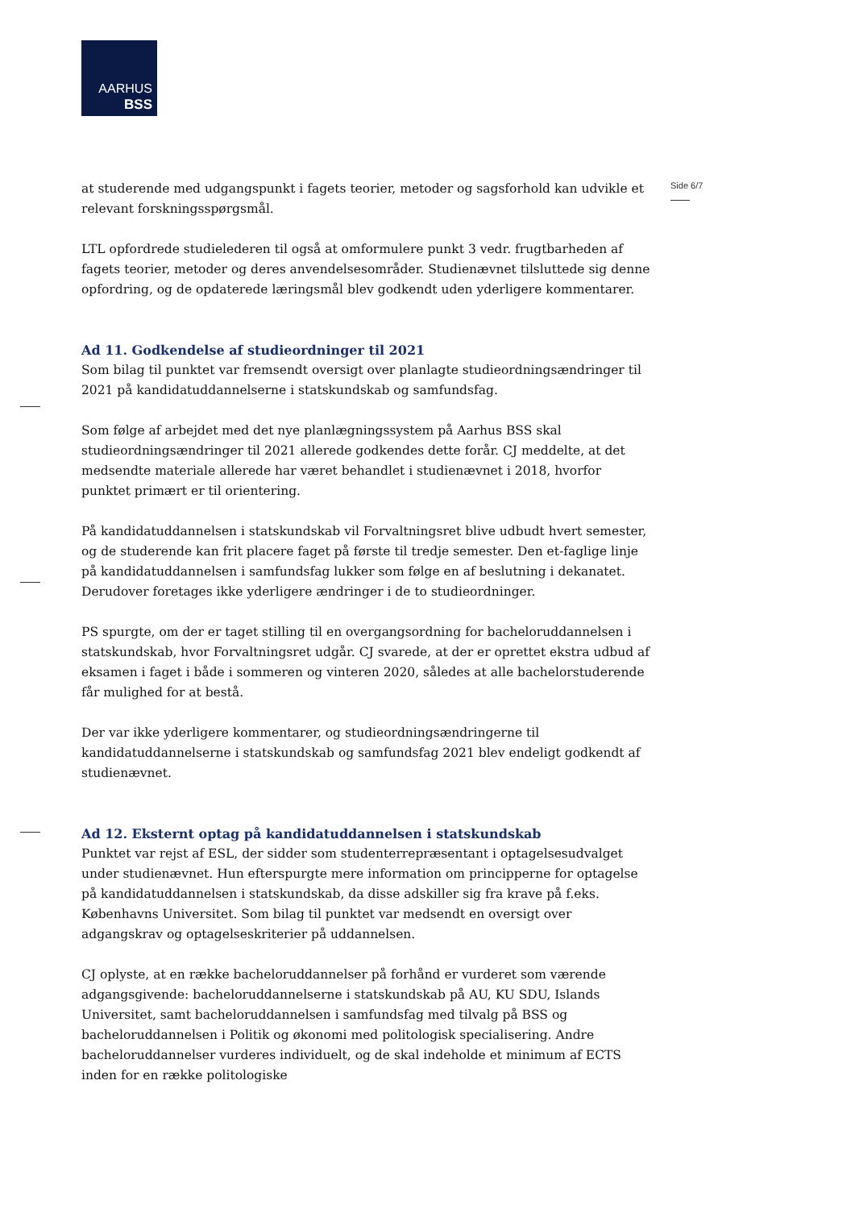AARHUS
BSS
Side 6/7
at studerende med udgangspunkt i fagets teorier, metoder og sagsforhold kan udvikle et relevant forskningsspørgsmål.
LTL opfordrede studielederen til også at omformulere punkt 3 vedr. frugtbarheden af fagets teorier, metoder og deres anvendelsesområder. Studienævnet tilsluttede sig denne opfordring, og de opdaterede læringsmål blev godkendt uden yderligere kommentarer.
Ad 11. Godkendelse af studieordninger til 2021
Som bilag til punktet var fremsendt oversigt over planlagte studieordningsændringer til 2021 på kandidatuddannelserne i statskundskab og samfundsfag.
Som følge af arbejdet med det nye planlægningssystem på Aarhus BSS skal studieordningsændringer til 2021 allerede godkendes dette forår. CJ meddelte, at det medsendte materiale allerede har været behandlet i studienævnet i 2018, hvorfor punktet primært er til orientering.
På kandidatuddannelsen i statskundskab vil Forvaltningsret blive udbudt hvert semester, og de studerende kan frit placere faget på første til tredje semester. Den et-faglige linje på kandidatuddannelsen i samfundsfag lukker som følge en af beslutning i dekanatet. Derudover foretages ikke yderligere ændringer i de to studieordninger.
PS spurgte, om der er taget stilling til en overgangsordning for bacheloruddannelsen i statskundskab, hvor Forvaltningsret udgår. CJ svarede, at der er oprettet ekstra udbud af eksamen i faget i både i sommeren og vinteren 2020, således at alle bachelorstuderende får mulighed for at bestå.
Der var ikke yderligere kommentarer, og studieordningsændringerne til kandidatuddannelserne i statskundskab og samfundsfag 2021 blev endeligt godkendt af studienævnet.
Ad 12. Eksternt optag på kandidatuddannelsen i statskundskab
Punktet var rejst af ESL, der sidder som studenterrepræsentant i optagelsesudvalget under studienævnet. Hun efterspurgte mere information om principperne for optagelse på kandidatuddannelsen i statskundskab, da disse adskiller sig fra krave på f.eks. Københavns Universitet. Som bilag til punktet var medsendt en oversigt over adgangskrav og optagelseskriterier på uddannelsen.
CJ oplyste, at en række bacheloruddannelser på forhånd er vurderet som værende adgangsgivende: bacheloruddannelserne i statskundskab på AU, KU SDU, Islands Universitet, samt bacheloruddannelsen i samfundsfag med tilvalg på BSS og bacheloruddannelsen i Politik og økonomi med politologisk specialisering. Andre bacheloruddannelser vurderes individuelt, og de skal indeholde et minimum af ECTS inden for en række politologiske